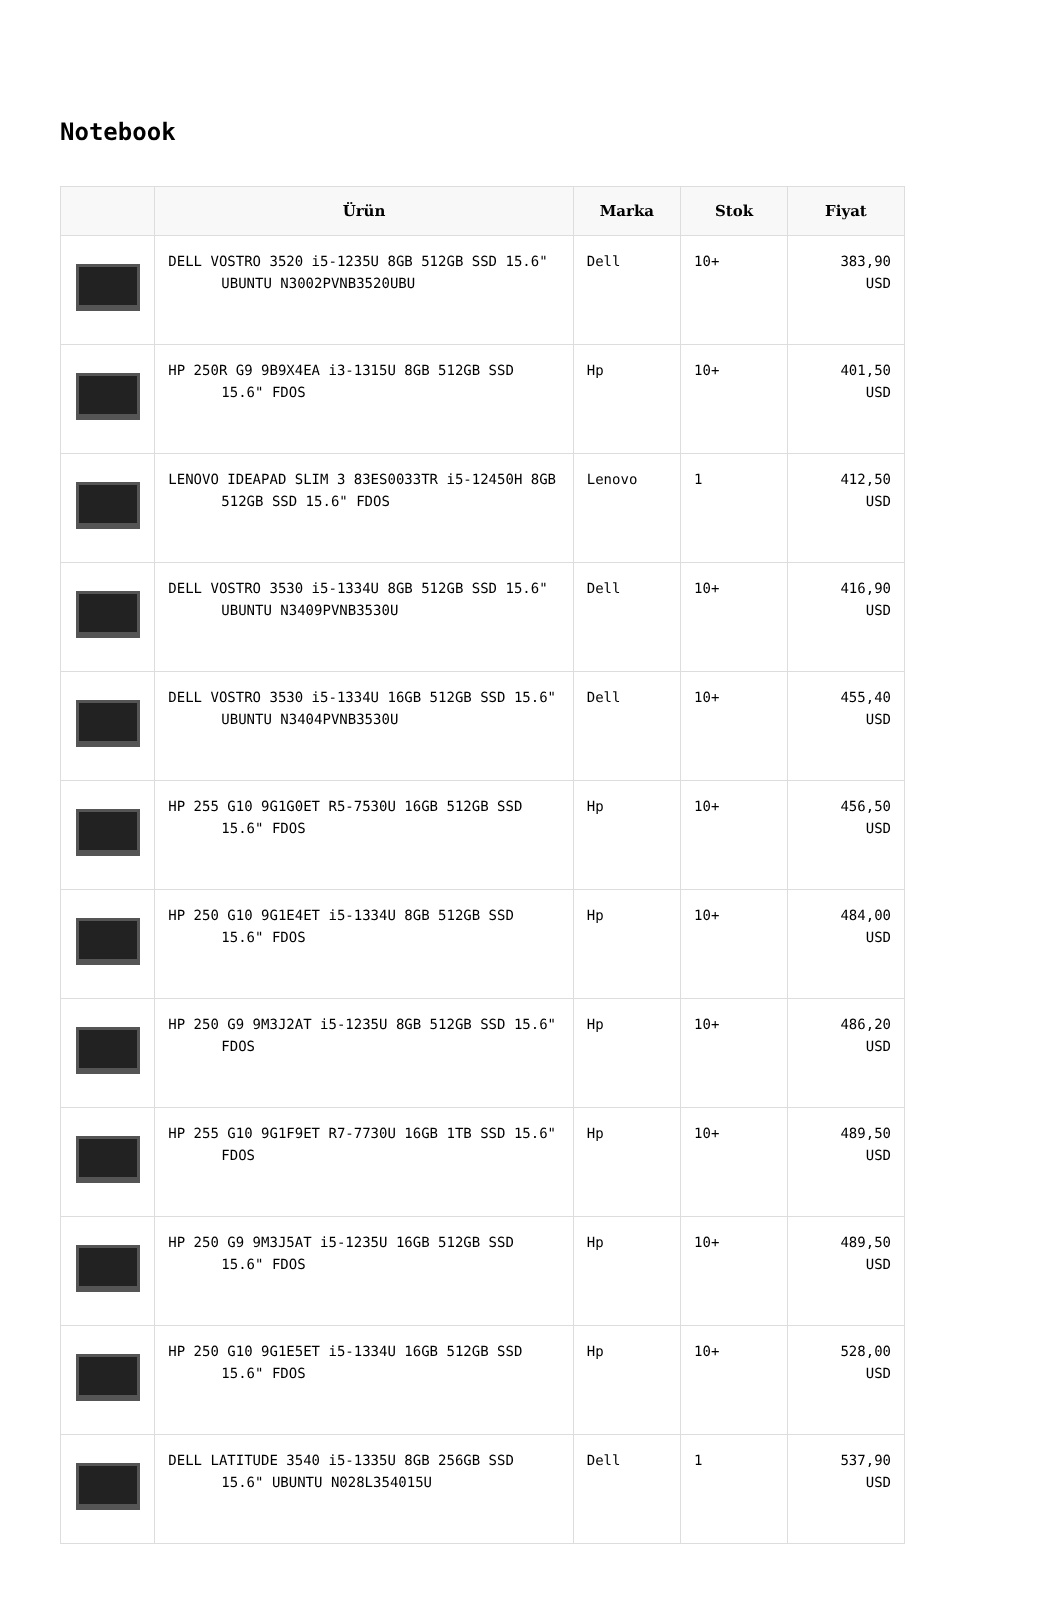Notebook
| | Ürün | Marka | Stok | Fiyat |
| --- | --- | --- | --- | --- |
| | DELL VOSTRO 3520 i5-1235U 8GB 512GB SSD 15.6" UBUNTU N3002PVNB3520UBU | Dell | 10+ | 383,90 USD |
| | HP 250R G9 9B9X4EA i3-1315U 8GB 512GB SSD 15.6" FDOS | Hp | 10+ | 401,50 USD |
| | LENOVO IDEAPAD SLIM 3 83ES0033TR i5-12450H 8GB 512GB SSD 15.6" FDOS | Lenovo | 1 | 412,50 USD |
| | DELL VOSTRO 3530 i5-1334U 8GB 512GB SSD 15.6" UBUNTU N3409PVNB3530U | Dell | 10+ | 416,90 USD |
| | DELL VOSTRO 3530 i5-1334U 16GB 512GB SSD 15.6" UBUNTU N3404PVNB3530U | Dell | 10+ | 455,40 USD |
| | HP 255 G10 9G1G0ET R5-7530U 16GB 512GB SSD 15.6" FDOS | Hp | 10+ | 456,50 USD |
| | HP 250 G10 9G1E4ET i5-1334U 8GB 512GB SSD 15.6" FDOS | Hp | 10+ | 484,00 USD |
| | HP 250 G9 9M3J2AT i5-1235U 8GB 512GB SSD 15.6" FDOS | Hp | 10+ | 486,20 USD |
| | HP 255 G10 9G1F9ET R7-7730U 16GB 1TB SSD 15.6" FDOS | Hp | 10+ | 489,50 USD |
| | HP 250 G9 9M3J5AT i5-1235U 16GB 512GB SSD 15.6" FDOS | Hp | 10+ | 489,50 USD |
| | HP 250 G10 9G1E5ET i5-1334U 16GB 512GB SSD 15.6" FDOS | Hp | 10+ | 528,00 USD |
| | DELL LATITUDE 3540 i5-1335U 8GB 256GB SSD 15.6" UBUNTU N028L354015U | Dell | 1 | 537,90 USD |